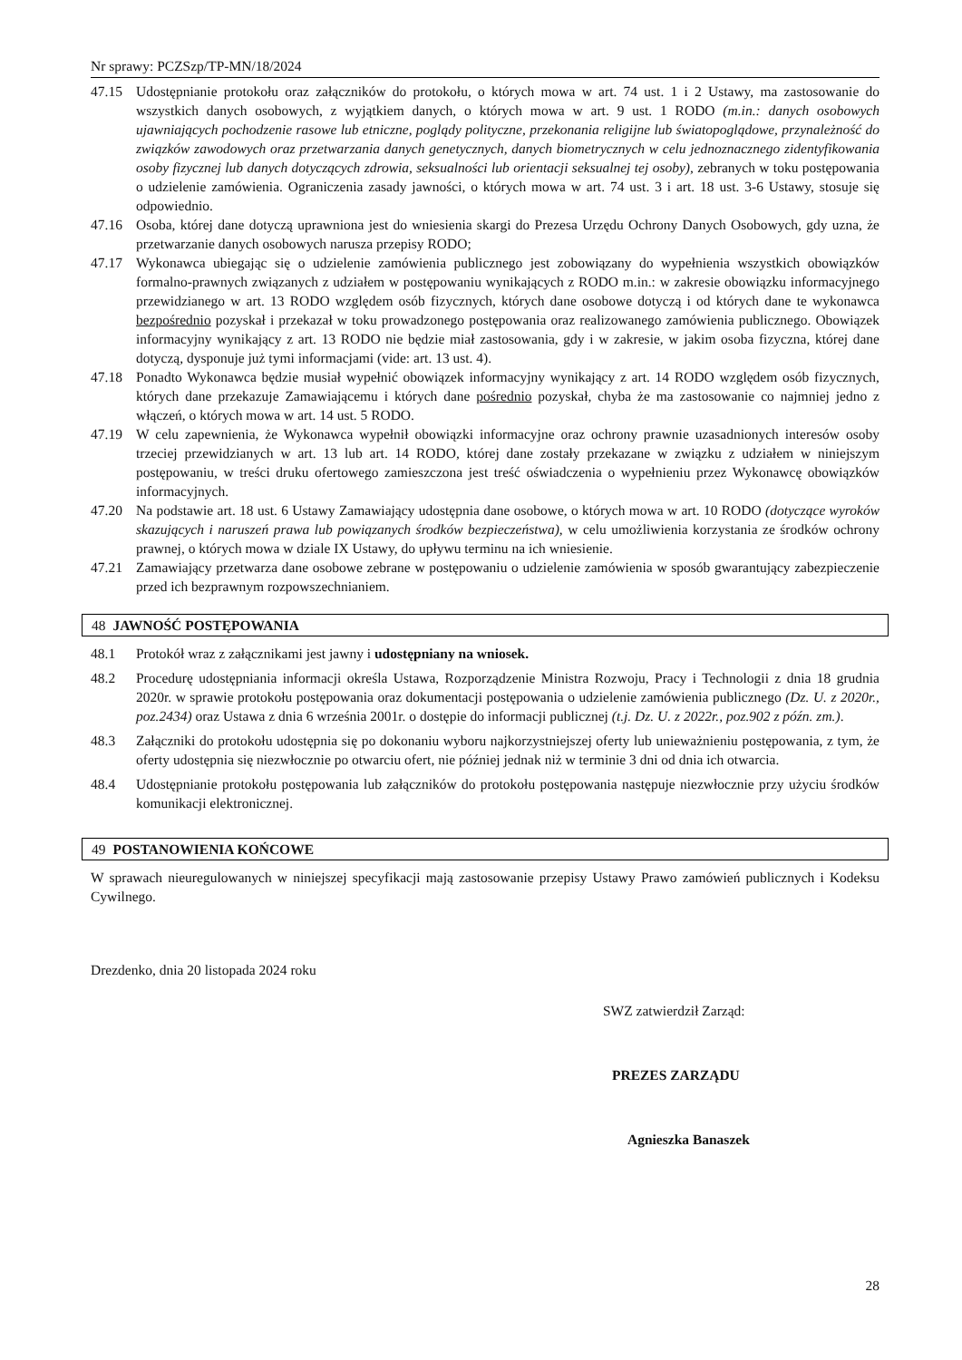Nr sprawy: PCZSzp/TP-MN/18/2024
47.15 Udostępnianie protokołu oraz załączników do protokołu, o których mowa w art. 74 ust. 1 i 2 Ustawy, ma zastosowanie do wszystkich danych osobowych, z wyjątkiem danych, o których mowa w art. 9 ust. 1 RODO (m.in.: danych osobowych ujawniających pochodzenie rasowe lub etniczne, poglądy polityczne, przekonania religijne lub światopoglądowe, przynależność do związków zawodowych oraz przetwarzania danych genetycznych, danych biometrycznych w celu jednoznacznego zidentyfikowania osoby fizycznej lub danych dotyczących zdrowia, seksualności lub orientacji seksualnej tej osoby), zebranych w toku postępowania o udzielenie zamówienia. Ograniczenia zasady jawności, o których mowa w art. 74 ust. 3 i art. 18 ust. 3-6 Ustawy, stosuje się odpowiednio.
47.16 Osoba, której dane dotyczą uprawniona jest do wniesienia skargi do Prezesa Urzędu Ochrony Danych Osobowych, gdy uzna, że przetwarzanie danych osobowych narusza przepisy RODO;
47.17 Wykonawca ubiegając się o udzielenie zamówienia publicznego jest zobowiązany do wypełnienia wszystkich obowiązków formalno-prawnych związanych z udziałem w postępowaniu wynikających z RODO m.in.: w zakresie obowiązku informacyjnego przewidzianego w art. 13 RODO względem osób fizycznych, których dane osobowe dotyczą i od których dane te wykonawca bezpośrednio pozyskał i przekazał w toku prowadzonego postępowania oraz realizowanego zamówienia publicznego. Obowiązek informacyjny wynikający z art. 13 RODO nie będzie miał zastosowania, gdy i w zakresie, w jakim osoba fizyczna, której dane dotyczą, dysponuje już tymi informacjami (vide: art. 13 ust. 4).
47.18 Ponadto Wykonawca będzie musiał wypełnić obowiązek informacyjny wynikający z art. 14 RODO względem osób fizycznych, których dane przekazuje Zamawiającemu i których dane pośrednio pozyskał, chyba że ma zastosowanie co najmniej jedno z włączeń, o których mowa w art. 14 ust. 5 RODO.
47.19 W celu zapewnienia, że Wykonawca wypełnił obowiązki informacyjne oraz ochrony prawnie uzasadnionych interesów osoby trzeciej przewidzianych w art. 13 lub art. 14 RODO, której dane zostały przekazane w związku z udziałem w niniejszym postępowaniu, w treści druku ofertowego zamieszczona jest treść oświadczenia o wypełnieniu przez Wykonawcę obowiązków informacyjnych.
47.20 Na podstawie art. 18 ust. 6 Ustawy Zamawiający udostępnia dane osobowe, o których mowa w art. 10 RODO (dotyczące wyroków skazujących i naruszeń prawa lub powiązanych środków bezpieczeństwa), w celu umożliwienia korzystania ze środków ochrony prawnej, o których mowa w dziale IX Ustawy, do upływu terminu na ich wniesienie.
47.21 Zamawiający przetwarza dane osobowe zebrane w postępowaniu o udzielenie zamówienia w sposób gwarantujący zabezpieczenie przed ich bezprawnym rozpowszechnianiem.
48 JAWNOŚĆ POSTĘPOWANIA
48.1 Protokół wraz z załącznikami jest jawny i udostępniany na wniosek.
48.2 Procedurę udostępniania informacji określa Ustawa, Rozporządzenie Ministra Rozwoju, Pracy i Technologii z dnia 18 grudnia 2020r. w sprawie protokołu postępowania oraz dokumentacji postępowania o udzielenie zamówienia publicznego (Dz. U. z 2020r., poz.2434) oraz Ustawa z dnia 6 września 2001r. o dostępie do informacji publicznej (t.j. Dz. U. z 2022r., poz.902 z późn. zm.).
48.3 Załączniki do protokołu udostępnia się po dokonaniu wyboru najkorzystniejszej oferty lub unieważnieniu postępowania, z tym, że oferty udostępnia się niezwłocznie po otwarciu ofert, nie później jednak niż w terminie 3 dni od dnia ich otwarcia.
48.4 Udostępnianie protokołu postępowania lub załączników do protokołu postępowania następuje niezwłocznie przy użyciu środków komunikacji elektronicznej.
49 POSTANOWIENIA KOŃCOWE
W sprawach nieuregulowanych w niniejszej specyfikacji mają zastosowanie przepisy Ustawy Prawo zamówień publicznych i Kodeksu Cywilnego.
Drezdenko, dnia 20 listopada 2024 roku
SWZ zatwierdził Zarząd:
PREZES ZARZĄDU
Agnieszka Banaszek
28